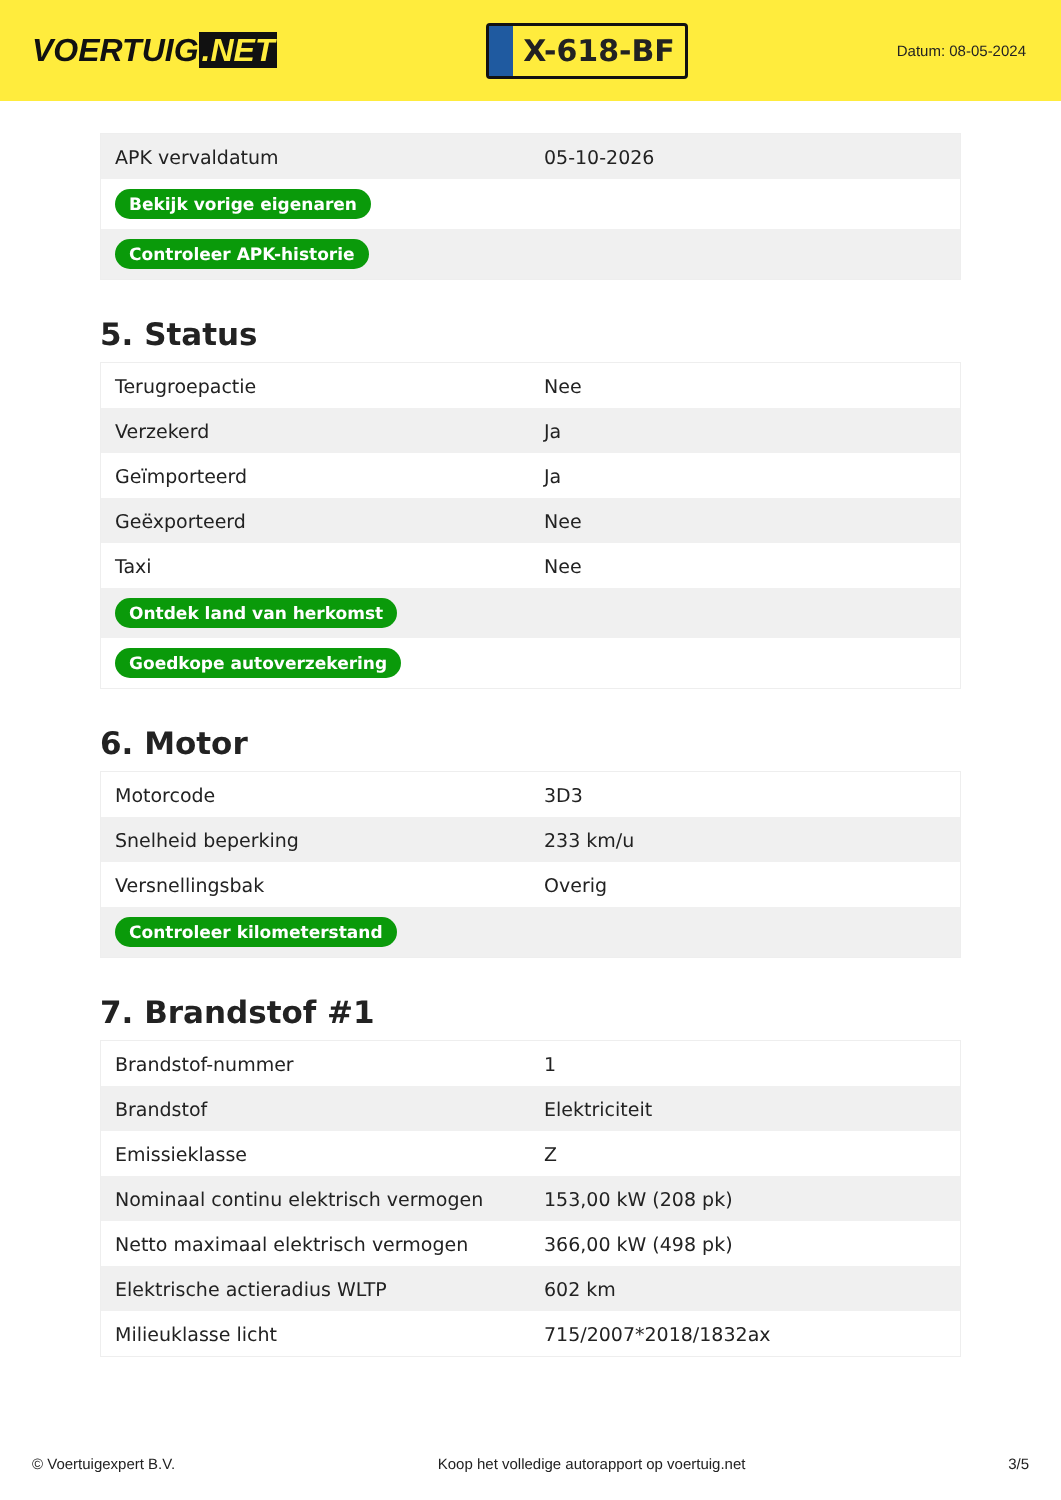VOERTUIG.NET
X-618-BF
Datum: 08-05-2024
| APK vervaldatum | 05-10-2026 |
| Bekijk vorige eigenaren | |
| Controleer APK-historie | |
5. Status
| Terugroepactie | Nee |
| Verzekerd | Ja |
| Geïmporteerd | Ja |
| Geëxporteerd | Nee |
| Taxi | Nee |
| Ontdek land van herkomst | |
| Goedkope autoverzekering | |
6. Motor
| Motorcode | 3D3 |
| Snelheid beperking | 233 km/u |
| Versnellingsbak | Overig |
| Controleer kilometerstand | |
7. Brandstof #1
| Brandstof-nummer | 1 |
| Brandstof | Elektriciteit |
| Emissieklasse | Z |
| Nominaal continu elektrisch vermogen | 153,00 kW (208 pk) |
| Netto maximaal elektrisch vermogen | 366,00 kW (498 pk) |
| Elektrische actieradius WLTP | 602 km |
| Milieuklasse licht | 715/2007*2018/1832ax |
© Voertuigexpert B.V. Koop het volledige autorapport op voertuig.net 3/5